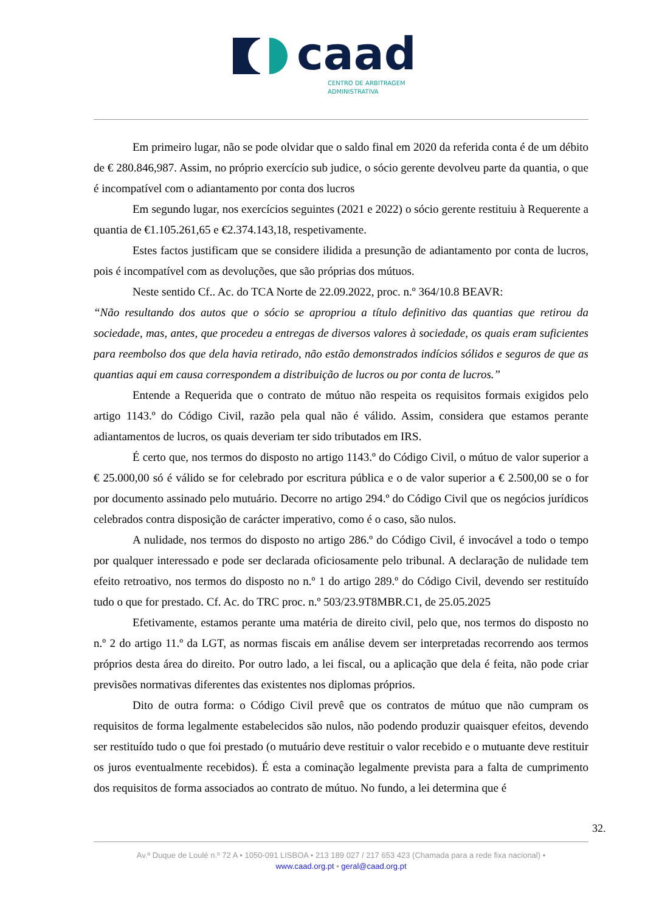caad
CENTRO DE ARBITRAGEM
ADMINISTRATIVA
Em primeiro lugar, não se pode olvidar que o saldo final em 2020 da referida conta é de um débito de € 280.846,987. Assim, no próprio exercício sub judice, o sócio gerente devolveu parte da quantia, o que é incompatível com o adiantamento por conta dos lucros
Em segundo lugar, nos exercícios seguintes (2021 e 2022) o sócio gerente restituiu à Requerente a quantia de €1.105.261,65 e €2.374.143,18, respetivamente.
Estes factos justificam que se considere ilidida a presunção de adiantamento por conta de lucros, pois é incompatível com as devoluções, que são próprias dos mútuos.
Neste sentido Cf.. Ac. do TCA Norte de 22.09.2022, proc. n.º 364/10.8 BEAVR:
“Não resultando dos autos que o sócio se apropriou a título definitivo das quantias que retirou da sociedade, mas, antes, que procedeu a entregas de diversos valores à sociedade, os quais eram suficientes para reembolso dos que dela havia retirado, não estão demonstrados indícios sólidos e seguros de que as quantias aqui em causa correspondem a distribuição de lucros ou por conta de lucros.”
Entende a Requerida que o contrato de mútuo não respeita os requisitos formais exigidos pelo artigo 1143.º do Código Civil, razão pela qual não é válido. Assim, considera que estamos perante adiantamentos de lucros, os quais deveriam ter sido tributados em IRS.
É certo que, nos termos do disposto no artigo 1143.º do Código Civil, o mútuo de valor superior a € 25.000,00 só é válido se for celebrado por escritura pública e o de valor superior a € 2.500,00 se o for por documento assinado pelo mutuário. Decorre no artigo 294.º do Código Civil que os negócios jurídicos celebrados contra disposição de carácter imperativo, como é o caso, são nulos.
A nulidade, nos termos do disposto no artigo 286.º do Código Civil, é invocável a todo o tempo por qualquer interessado e pode ser declarada oficiosamente pelo tribunal. A declaração de nulidade tem efeito retroativo, nos termos do disposto no n.º 1 do artigo 289.º do Código Civil, devendo ser restituído tudo o que for prestado. Cf. Ac. do TRC proc. n.º 503/23.9T8MBR.C1, de 25.05.2025
Efetivamente, estamos perante uma matéria de direito civil, pelo que, nos termos do disposto no n.º 2 do artigo 11.º da LGT, as normas fiscais em análise devem ser interpretadas recorrendo aos termos próprios desta área do direito. Por outro lado, a lei fiscal, ou a aplicação que dela é feita, não pode criar previsões normativas diferentes das existentes nos diplomas próprios.
Dito de outra forma: o Código Civil prevê que os contratos de mútuo que não cumpram os requisitos de forma legalmente estabelecidos são nulos, não podendo produzir quaisquer efeitos, devendo ser restituído tudo o que foi prestado (o mutuário deve restituir o valor recebido e o mutuante deve restituir os juros eventualmente recebidos). É esta a cominação legalmente prevista para a falta de cumprimento dos requisitos de forma associados ao contrato de mútuo. No fundo, a lei determina que é
32.
Av.ª Duque de Loulé n.º 72 A • 1050-091 LISBOA • 213 189 027 / 217 653 423 (Chamada para a rede fixa nacional) •
www.caad.org.pt • geral@caad.org.pt